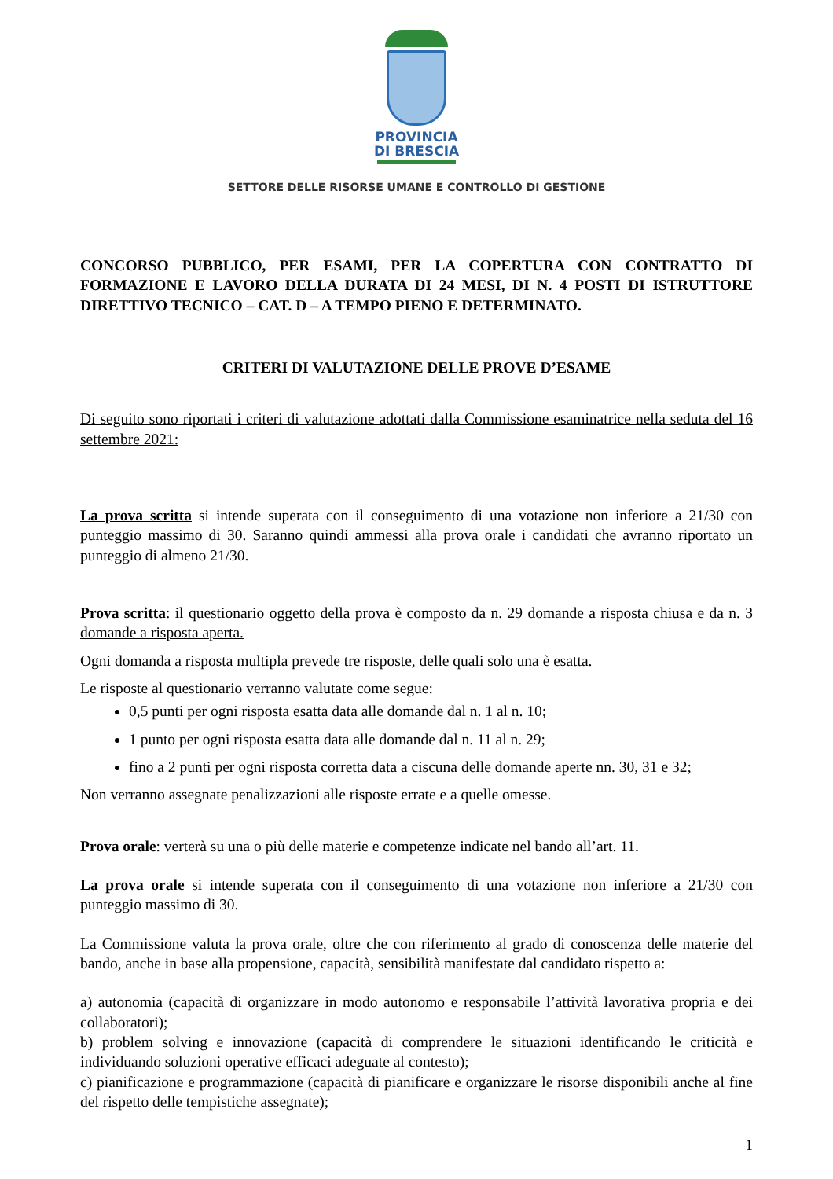PROVINCIA
DI BRESCIA
SETTORE DELLE RISORSE UMANE E CONTROLLO DI GESTIONE
CONCORSO PUBBLICO, PER ESAMI, PER LA COPERTURA CON CONTRATTO DI FORMAZIONE E LAVORO DELLA DURATA DI 24 MESI, DI N. 4 POSTI DI ISTRUTTORE DIRETTIVO TECNICO – CAT. D – A TEMPO PIENO E DETERMINATO.
CRITERI DI VALUTAZIONE DELLE PROVE D’ESAME
Di seguito sono riportati i criteri di valutazione adottati dalla Commissione esaminatrice nella seduta del 16 settembre 2021:
La prova scritta si intende superata con il conseguimento di una votazione non inferiore a 21/30 con punteggio massimo di 30. Saranno quindi ammessi alla prova orale i candidati che avranno riportato un punteggio di almeno 21/30.
Prova scritta: il questionario oggetto della prova è composto da n. 29 domande a risposta chiusa e da n. 3 domande a risposta aperta.
Ogni domanda a risposta multipla prevede tre risposte, delle quali solo una è esatta.
Le risposte al questionario verranno valutate come segue:
0,5 punti per ogni risposta esatta data alle domande dal n. 1 al n. 10;
1 punto per ogni risposta esatta data alle domande dal n. 11 al n. 29;
fino a 2 punti per ogni risposta corretta data a ciscuna delle domande aperte nn. 30, 31 e 32;
Non verranno assegnate penalizzazioni alle risposte errate e a quelle omesse.
Prova orale: verterà su una o più delle materie e competenze indicate nel bando all’art. 11.
La prova orale si intende superata con il conseguimento di una votazione non inferiore a 21/30 con punteggio massimo di 30.
La Commissione valuta la prova orale, oltre che con riferimento al grado di conoscenza delle materie del bando, anche in base alla propensione, capacità, sensibilità manifestate dal candidato rispetto a:
a) autonomia (capacità di organizzare in modo autonomo e responsabile l’attività lavorativa propria e dei collaboratori);
b) problem solving e innovazione (capacità di comprendere le situazioni identificando le criticità e individuando soluzioni operative efficaci adeguate al contesto);
c) pianificazione e programmazione (capacità di pianificare e organizzare le risorse disponibili anche al fine del rispetto delle tempistiche assegnate);
1